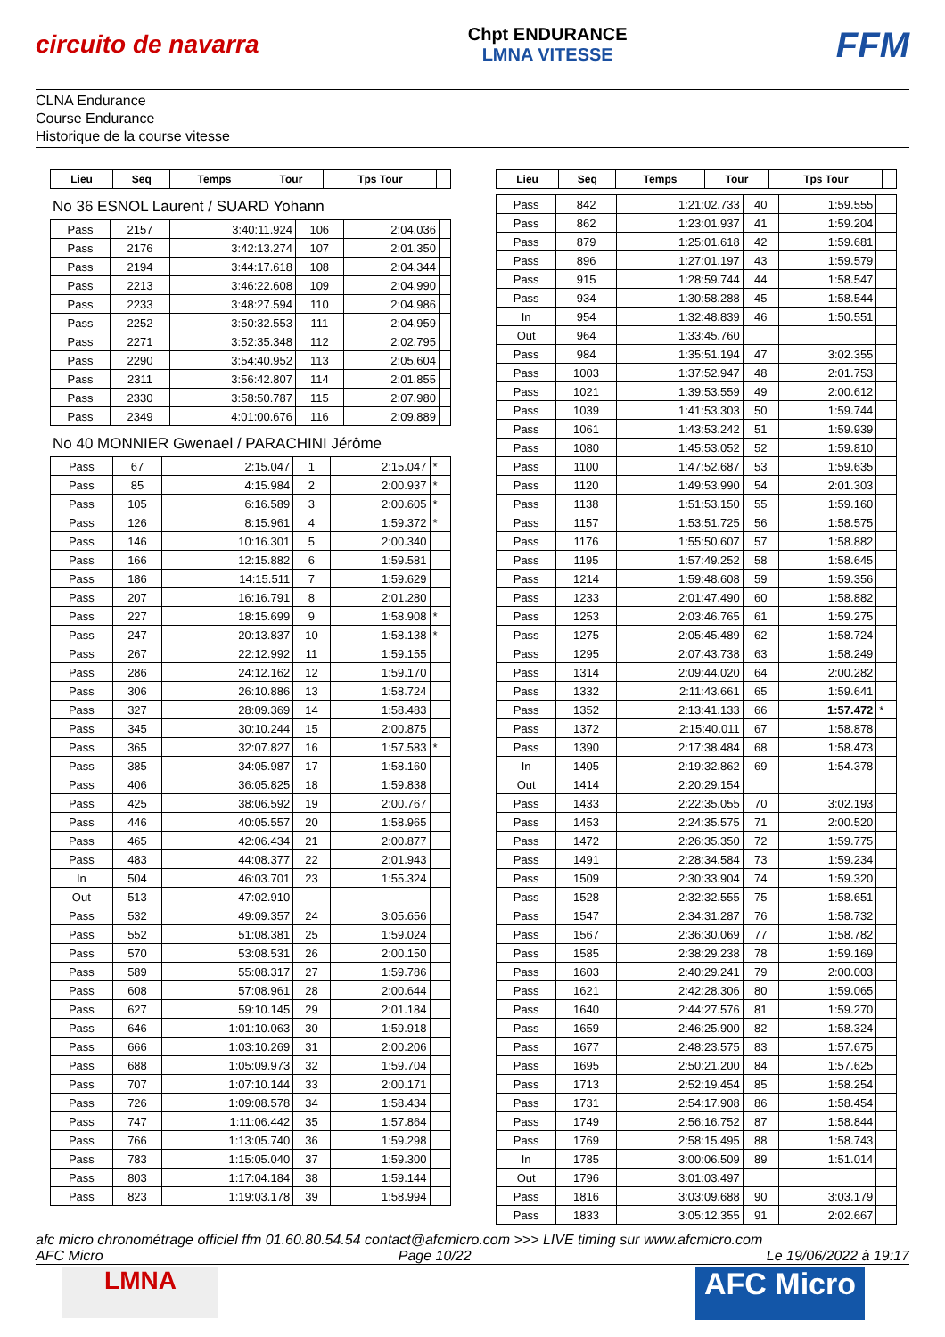circuito de navarra
Chpt ENDURANCE
LMNA VITESSE
FFM
CLNA Endurance
Course Endurance
Historique de la course vitesse
| Lieu | Seq | Temps | Tour | Tps Tour | |
| --- | --- | --- | --- | --- | --- |
No 36 ESNOL Laurent / SUARD Yohann
| Pass | 2157 | 3:40:11.924 | 106 | 2:04.036 | |
| Pass | 2176 | 3:42:13.274 | 107 | 2:01.350 | |
| Pass | 2194 | 3:44:17.618 | 108 | 2:04.344 | |
| Pass | 2213 | 3:46:22.608 | 109 | 2:04.990 | |
| Pass | 2233 | 3:48:27.594 | 110 | 2:04.986 | |
| Pass | 2252 | 3:50:32.553 | 111 | 2:04.959 | |
| Pass | 2271 | 3:52:35.348 | 112 | 2:02.795 | |
| Pass | 2290 | 3:54:40.952 | 113 | 2:05.604 | |
| Pass | 2311 | 3:56:42.807 | 114 | 2:01.855 | |
| Pass | 2330 | 3:58:50.787 | 115 | 2:07.980 | |
| Pass | 2349 | 4:01:00.676 | 116 | 2:09.889 | |
No 40 MONNIER Gwenael / PARACHINI Jérôme
| Pass | 67 | 2:15.047 | 1 | 2:15.047 | * |
| Pass | 85 | 4:15.984 | 2 | 2:00.937 | * |
| Pass | 105 | 6:16.589 | 3 | 2:00.605 | * |
| Pass | 126 | 8:15.961 | 4 | 1:59.372 | * |
| Pass | 146 | 10:16.301 | 5 | 2:00.340 | |
| Pass | 166 | 12:15.882 | 6 | 1:59.581 | |
| Pass | 186 | 14:15.511 | 7 | 1:59.629 | |
| Pass | 207 | 16:16.791 | 8 | 2:01.280 | |
| Pass | 227 | 18:15.699 | 9 | 1:58.908 | * |
| Pass | 247 | 20:13.837 | 10 | 1:58.138 | * |
| Pass | 267 | 22:12.992 | 11 | 1:59.155 | |
| Pass | 286 | 24:12.162 | 12 | 1:59.170 | |
| Pass | 306 | 26:10.886 | 13 | 1:58.724 | |
| Pass | 327 | 28:09.369 | 14 | 1:58.483 | |
| Pass | 345 | 30:10.244 | 15 | 2:00.875 | |
| Pass | 365 | 32:07.827 | 16 | 1:57.583 | * |
| Pass | 385 | 34:05.987 | 17 | 1:58.160 | |
| Pass | 406 | 36:05.825 | 18 | 1:59.838 | |
| Pass | 425 | 38:06.592 | 19 | 2:00.767 | |
| Pass | 446 | 40:05.557 | 20 | 1:58.965 | |
| Pass | 465 | 42:06.434 | 21 | 2:00.877 | |
| Pass | 483 | 44:08.377 | 22 | 2:01.943 | |
| In | 504 | 46:03.701 | 23 | 1:55.324 | |
| Out | 513 | 47:02.910 | | | |
| Pass | 532 | 49:09.357 | 24 | 3:05.656 | |
| Pass | 552 | 51:08.381 | 25 | 1:59.024 | |
| Pass | 570 | 53:08.531 | 26 | 2:00.150 | |
| Pass | 589 | 55:08.317 | 27 | 1:59.786 | |
| Pass | 608 | 57:08.961 | 28 | 2:00.644 | |
| Pass | 627 | 59:10.145 | 29 | 2:01.184 | |
| Pass | 646 | 1:01:10.063 | 30 | 1:59.918 | |
| Pass | 666 | 1:03:10.269 | 31 | 2:00.206 | |
| Pass | 688 | 1:05:09.973 | 32 | 1:59.704 | |
| Pass | 707 | 1:07:10.144 | 33 | 2:00.171 | |
| Pass | 726 | 1:09:08.578 | 34 | 1:58.434 | |
| Pass | 747 | 1:11:06.442 | 35 | 1:57.864 | |
| Pass | 766 | 1:13:05.740 | 36 | 1:59.298 | |
| Pass | 783 | 1:15:05.040 | 37 | 1:59.300 | |
| Pass | 803 | 1:17:04.184 | 38 | 1:59.144 | |
| Pass | 823 | 1:19:03.178 | 39 | 1:58.994 | |
| Lieu | Seq | Temps | Tour | Tps Tour | |
| --- | --- | --- | --- | --- | --- |
| Pass | 842 | 1:21:02.733 | 40 | 1:59.555 | |
| Pass | 862 | 1:23:01.937 | 41 | 1:59.204 | |
| Pass | 879 | 1:25:01.618 | 42 | 1:59.681 | |
| Pass | 896 | 1:27:01.197 | 43 | 1:59.579 | |
| Pass | 915 | 1:28:59.744 | 44 | 1:58.547 | |
| Pass | 934 | 1:30:58.288 | 45 | 1:58.544 | |
| In | 954 | 1:32:48.839 | 46 | 1:50.551 | |
| Out | 964 | 1:33:45.760 | | | |
| Pass | 984 | 1:35:51.194 | 47 | 3:02.355 | |
| Pass | 1003 | 1:37:52.947 | 48 | 2:01.753 | |
| Pass | 1021 | 1:39:53.559 | 49 | 2:00.612 | |
| Pass | 1039 | 1:41:53.303 | 50 | 1:59.744 | |
| Pass | 1061 | 1:43:53.242 | 51 | 1:59.939 | |
| Pass | 1080 | 1:45:53.052 | 52 | 1:59.810 | |
| Pass | 1100 | 1:47:52.687 | 53 | 1:59.635 | |
| Pass | 1120 | 1:49:53.990 | 54 | 2:01.303 | |
| Pass | 1138 | 1:51:53.150 | 55 | 1:59.160 | |
| Pass | 1157 | 1:53:51.725 | 56 | 1:58.575 | |
| Pass | 1176 | 1:55:50.607 | 57 | 1:58.882 | |
| Pass | 1195 | 1:57:49.252 | 58 | 1:58.645 | |
| Pass | 1214 | 1:59:48.608 | 59 | 1:59.356 | |
| Pass | 1233 | 2:01:47.490 | 60 | 1:58.882 | |
| Pass | 1253 | 2:03:46.765 | 61 | 1:59.275 | |
| Pass | 1275 | 2:05:45.489 | 62 | 1:58.724 | |
| Pass | 1295 | 2:07:43.738 | 63 | 1:58.249 | |
| Pass | 1314 | 2:09:44.020 | 64 | 2:00.282 | |
| Pass | 1332 | 2:11:43.661 | 65 | 1:59.641 | |
| Pass | 1352 | 2:13:41.133 | 66 | 1:57.472 | * |
| Pass | 1372 | 2:15:40.011 | 67 | 1:58.878 | |
| Pass | 1390 | 2:17:38.484 | 68 | 1:58.473 | |
| In | 1405 | 2:19:32.862 | 69 | 1:54.378 | |
| Out | 1414 | 2:20:29.154 | | | |
| Pass | 1433 | 2:22:35.055 | 70 | 3:02.193 | |
| Pass | 1453 | 2:24:35.575 | 71 | 2:00.520 | |
| Pass | 1472 | 2:26:35.350 | 72 | 1:59.775 | |
| Pass | 1491 | 2:28:34.584 | 73 | 1:59.234 | |
| Pass | 1509 | 2:30:33.904 | 74 | 1:59.320 | |
| Pass | 1528 | 2:32:32.555 | 75 | 1:58.651 | |
| Pass | 1547 | 2:34:31.287 | 76 | 1:58.732 | |
| Pass | 1567 | 2:36:30.069 | 77 | 1:58.782 | |
| Pass | 1585 | 2:38:29.238 | 78 | 1:59.169 | |
| Pass | 1603 | 2:40:29.241 | 79 | 2:00.003 | |
| Pass | 1621 | 2:42:28.306 | 80 | 1:59.065 | |
| Pass | 1640 | 2:44:27.576 | 81 | 1:59.270 | |
| Pass | 1659 | 2:46:25.900 | 82 | 1:58.324 | |
| Pass | 1677 | 2:48:23.575 | 83 | 1:57.675 | |
| Pass | 1695 | 2:50:21.200 | 84 | 1:57.625 | |
| Pass | 1713 | 2:52:19.454 | 85 | 1:58.254 | |
| Pass | 1731 | 2:54:17.908 | 86 | 1:58.454 | |
| Pass | 1749 | 2:56:16.752 | 87 | 1:58.844 | |
| Pass | 1769 | 2:58:15.495 | 88 | 1:58.743 | |
| In | 1785 | 3:00:06.509 | 89 | 1:51.014 | |
| Out | 1796 | 3:01:03.497 | | | |
| Pass | 1816 | 3:03:09.688 | 90 | 3:03.179 | |
| Pass | 1833 | 3:05:12.355 | 91 | 2:02.667 | |
afc micro chronométrage officiel ffm 01.60.80.54.54 contact@afcmicro.com >>> LIVE timing sur www.afcmicro.com
AFC Micro Page 10/22 Le 19/06/2022 à 19:17
LMNA
AFC Micro